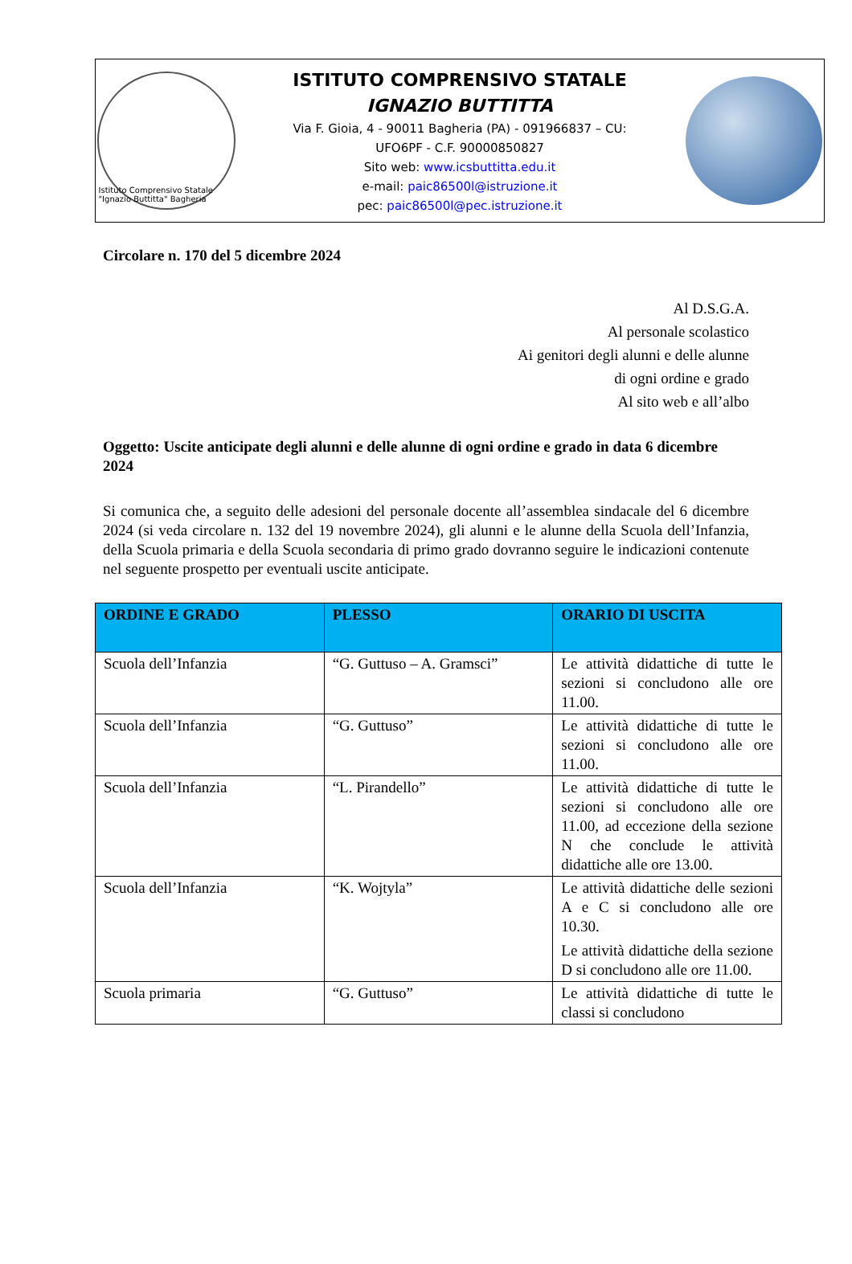Istituto Comprensivo Statale "Ignazio Buttitta" Bagheria
ISTITUTO COMPRENSIVO STATALE
IGNAZIO BUTTITTA
Via F. Gioia, 4 - 90011 Bagheria (PA) - 091966837 – CU:
UFO6PF - C.F. 90000850827
Sito web: www.icsbuttitta.edu.it
e-mail: paic86500l@istruzione.it
pec: paic86500l@pec.istruzione.it
Circolare n. 170 del 5 dicembre 2024
Al D.S.G.A.
Al personale scolastico
Ai genitori degli alunni e delle alunne
di ogni ordine e grado
Al sito web e all’albo
Oggetto: Uscite anticipate degli alunni e delle alunne di ogni ordine e grado in data 6 dicembre 2024
Si comunica che, a seguito delle adesioni del personale docente all’assemblea sindacale del 6 dicembre 2024 (si veda circolare n. 132 del 19 novembre 2024), gli alunni e le alunne della Scuola dell’Infanzia, della Scuola primaria e della Scuola secondaria di primo grado dovranno seguire le indicazioni contenute nel seguente prospetto per eventuali uscite anticipate.
| ORDINE E GRADO | PLESSO | ORARIO DI USCITA |
| --- | --- | --- |
| Scuola dell’Infanzia | “G. Guttuso – A. Gramsci” | Le attività didattiche di tutte le sezioni si concludono alle ore 11.00. |
| Scuola dell’Infanzia | “G. Guttuso” | Le attività didattiche di tutte le sezioni si concludono alle ore 11.00. |
| Scuola dell’Infanzia | “L. Pirandello” | Le attività didattiche di tutte le sezioni si concludono alle ore 11.00, ad eccezione della sezione N che conclude le attività didattiche alle ore 13.00. |
| Scuola dell’Infanzia | “K. Wojtyla” | Le attività didattiche delle sezioni A e C si concludono alle ore 10.30. Le attività didattiche della sezione D si concludono alle ore 11.00. |
| Scuola primaria | “G. Guttuso” | Le attività didattiche di tutte le classi si concludono |